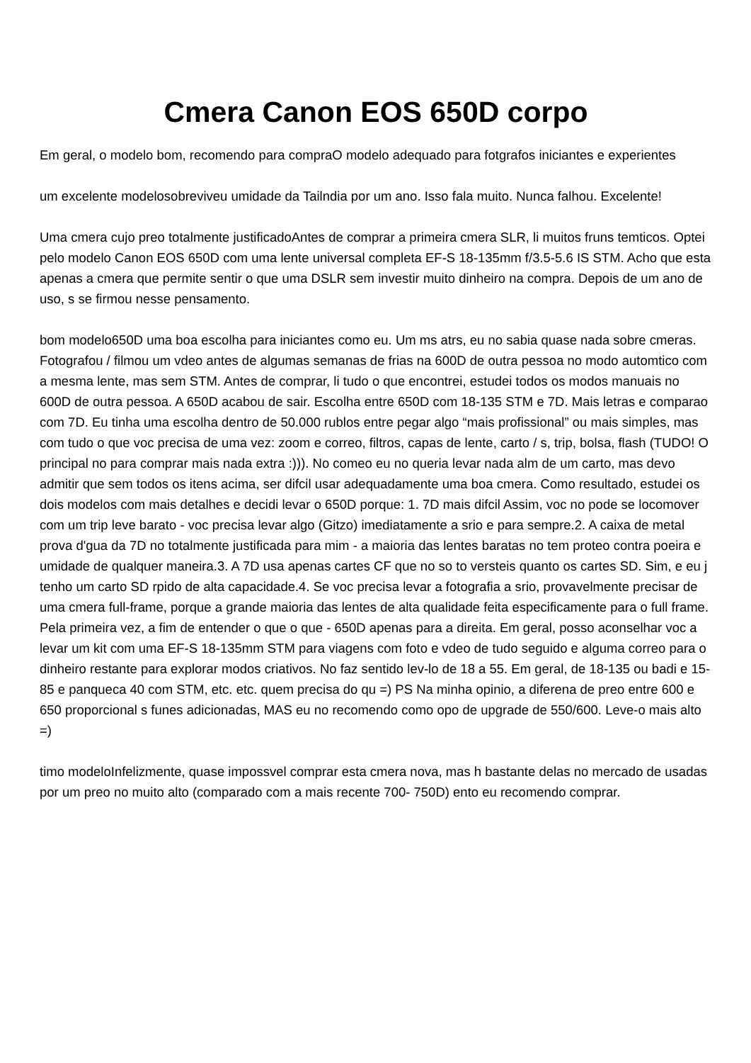Cmera Canon EOS 650D corpo
Em geral, o modelo bom, recomendo para compraO modelo adequado para fotgrafos iniciantes e experientes
um excelente modelosobreviveu umidade da Tailndia por um ano. Isso fala muito. Nunca falhou. Excelente!
Uma cmera cujo preo totalmente justificadoAntes de comprar a primeira cmera SLR, li muitos fruns temticos. Optei pelo modelo Canon EOS 650D com uma lente universal completa EF-S 18-135mm f/3.5-5.6 IS STM. Acho que esta apenas a cmera que permite sentir o que uma DSLR sem investir muito dinheiro na compra. Depois de um ano de uso, s se firmou nesse pensamento.
bom modelo650D uma boa escolha para iniciantes como eu. Um ms atrs, eu no sabia quase nada sobre cmeras. Fotografou / filmou um vdeo antes de algumas semanas de frias na 600D de outra pessoa no modo automtico com a mesma lente, mas sem STM. Antes de comprar, li tudo o que encontrei, estudei todos os modos manuais no 600D de outra pessoa. A 650D acabou de sair. Escolha entre 650D com 18-135 STM e 7D. Mais letras e comparao com 7D. Eu tinha uma escolha dentro de 50.000 rublos entre pegar algo “mais profissional” ou mais simples, mas com tudo o que voc precisa de uma vez: zoom e correo, filtros, capas de lente, carto / s, trip, bolsa, flash (TUDO! O principal no para comprar mais nada extra :))). No comeo eu no queria levar nada alm de um carto, mas devo admitir que sem todos os itens acima, ser difcil usar adequadamente uma boa cmera. Como resultado, estudei os dois modelos com mais detalhes e decidi levar o 650D porque: 1. 7D mais difcil Assim, voc no pode se locomover com um trip leve barato - voc precisa levar algo (Gitzo) imediatamente a srio e para sempre.2. A caixa de metal prova d'gua da 7D no totalmente justificada para mim - a maioria das lentes baratas no tem proteo contra poeira e umidade de qualquer maneira.3. A 7D usa apenas cartes CF que no so to versteis quanto os cartes SD. Sim, e eu j tenho um carto SD rpido de alta capacidade.4. Se voc precisa levar a fotografia a srio, provavelmente precisar de uma cmera full-frame, porque a grande maioria das lentes de alta qualidade feita especificamente para o full frame. Pela primeira vez, a fim de entender o que o que - 650D apenas para a direita. Em geral, posso aconselhar voc a levar um kit com uma EF-S 18-135mm STM para viagens com foto e vdeo de tudo seguido e alguma correo para o dinheiro restante para explorar modos criativos. No faz sentido lev-lo de 18 a 55. Em geral, de 18-135 ou badi e 15-85 e panqueca 40 com STM, etc. etc. quem precisa do qu =) PS Na minha opinio, a diferena de preo entre 600 e 650 proporcional s funes adicionadas, MAS eu no recomendo como opo de upgrade de 550/600. Leve-o mais alto =)
timo modeloInfelizmente, quase impossvel comprar esta cmera nova, mas h bastante delas no mercado de usadas por um preo no muito alto (comparado com a mais recente 700- 750D) ento eu recomendo comprar.